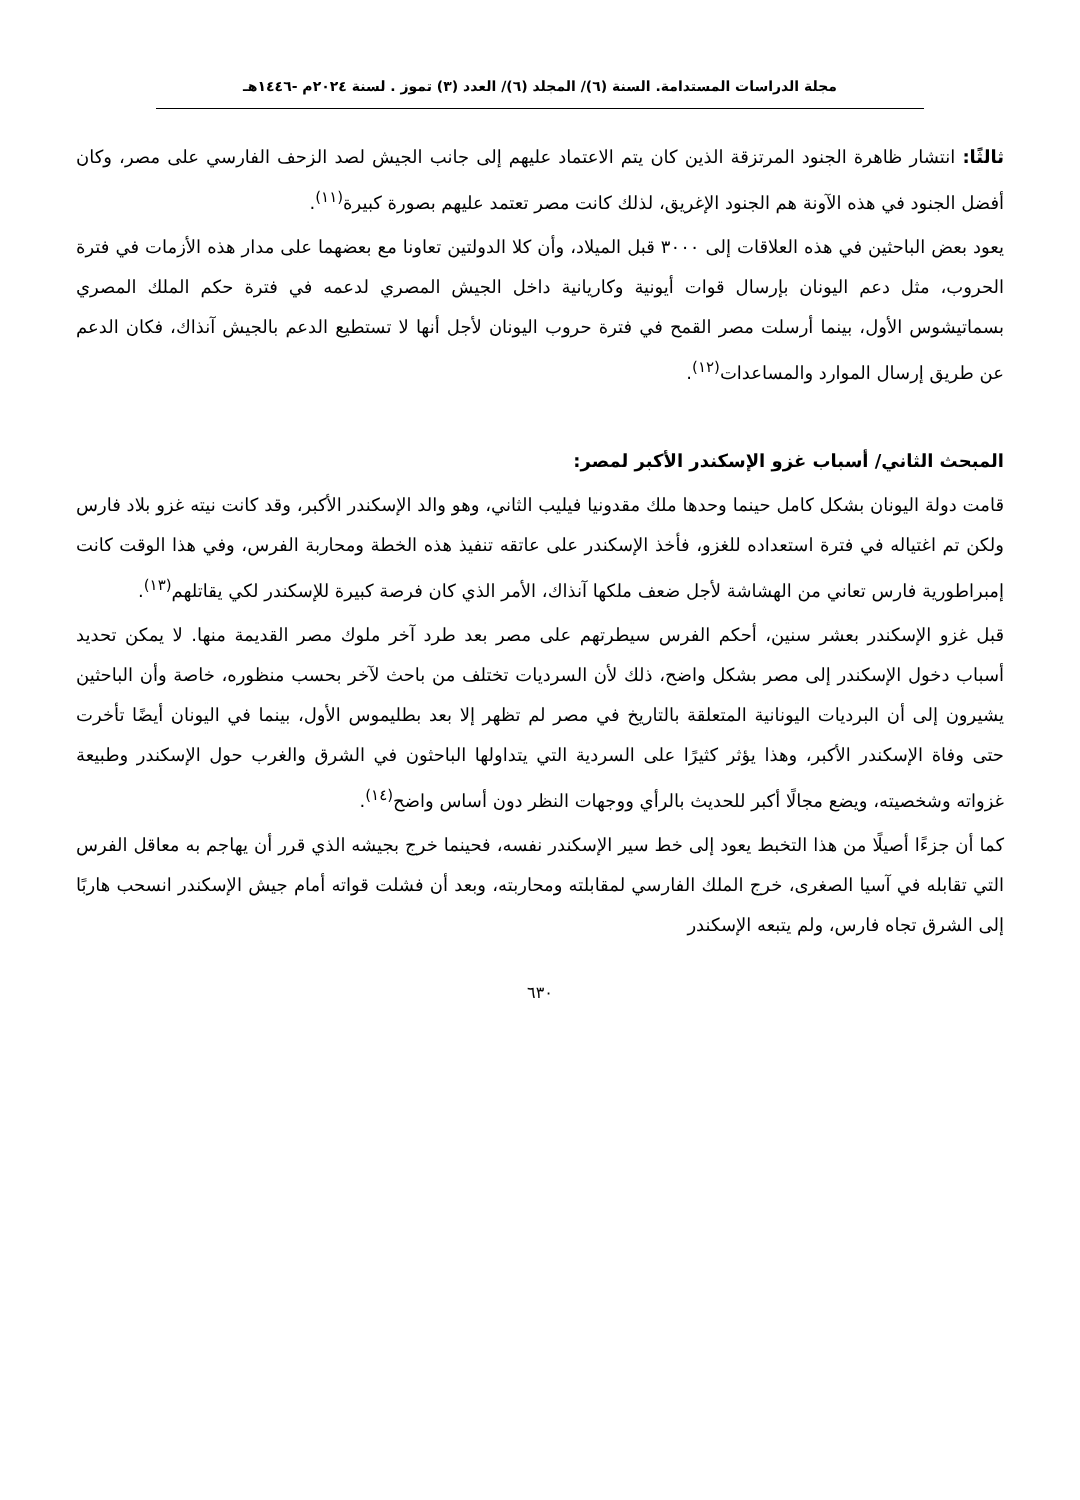مجلة الدراسات المستدامة. السنة (٦)/ المجلد (٦)/ العدد (٣) تموز . لسنة ٢٠٢٤م -١٤٤٦هـ
ثالثًا: انتشار ظاهرة الجنود المرتزقة الذين كان يتم الاعتماد عليهم إلى جانب الجيش لصد الزحف الفارسي على مصر، وكان أفضل الجنود في هذه الآونة هم الجنود الإغريق، لذلك كانت مصر تعتمد عليهم بصورة كبيرة<sup>(١١)</sup>.
يعود بعض الباحثين في هذه العلاقات إلى ٣٠٠٠ قبل الميلاد، وأن كلا الدولتين تعاونا مع بعضهما على مدار هذه الأزمات في فترة الحروب، مثل دعم اليونان بإرسال قوات أيونية وكاريانية داخل الجيش المصري لدعمه في فترة حكم الملك المصري بسماتيشوس الأول، بينما أرسلت مصر القمح في فترة حروب اليونان لأجل أنها لا تستطيع الدعم بالجيش آنذاك، فكان الدعم عن طريق إرسال الموارد والمساعدات<sup>(١٢)</sup>.
المبحث الثاني/ أسباب غزو الإسكندر الأكبر لمصر:
قامت دولة اليونان بشكل كامل حينما وحدها ملك مقدونيا فيليب الثاني، وهو والد الإسكندر الأكبر، وقد كانت نيته غزو بلاد فارس ولكن تم اغتياله في فترة استعداده للغزو، فأخذ الإسكندر على عاتقه تنفيذ هذه الخطة ومحاربة الفرس، وفي هذا الوقت كانت إمبراطورية فارس تعاني من الهشاشة لأجل ضعف ملكها آنذاك، الأمر الذي كان فرصة كبيرة للإسكندر لكي يقاتلهم<sup>(١٣)</sup>.
قبل غزو الإسكندر بعشر سنين، أحكم الفرس سيطرتهم على مصر بعد طرد آخر ملوك مصر القديمة منها. لا يمكن تحديد أسباب دخول الإسكندر إلى مصر بشكل واضح، ذلك لأن السرديات تختلف من باحث لآخر بحسب منظوره، خاصة وأن الباحثين يشيرون إلى أن البرديات اليونانية المتعلقة بالتاريخ في مصر لم تظهر إلا بعد بطليموس الأول، بينما في اليونان أيضًا تأخرت حتى وفاة الإسكندر الأكبر، وهذا يؤثر كثيرًا على السردية التي يتداولها الباحثون في الشرق والغرب حول الإسكندر وطبيعة غزواته وشخصيته، ويضع مجالًا أكبر للحديث بالرأي ووجهات النظر دون أساس واضح<sup>(١٤)</sup>.
كما أن جزءًا أصيلًا من هذا التخبط يعود إلى خط سير الإسكندر نفسه، فحينما خرج بجيشه الذي قرر أن يهاجم به معاقل الفرس التي تقابله في آسيا الصغرى، خرج الملك الفارسي لمقابلته ومحاربته، وبعد أن فشلت قواته أمام جيش الإسكندر انسحب هاربًا إلى الشرق تجاه فارس، ولم يتبعه الإسكندر
٦٣٠